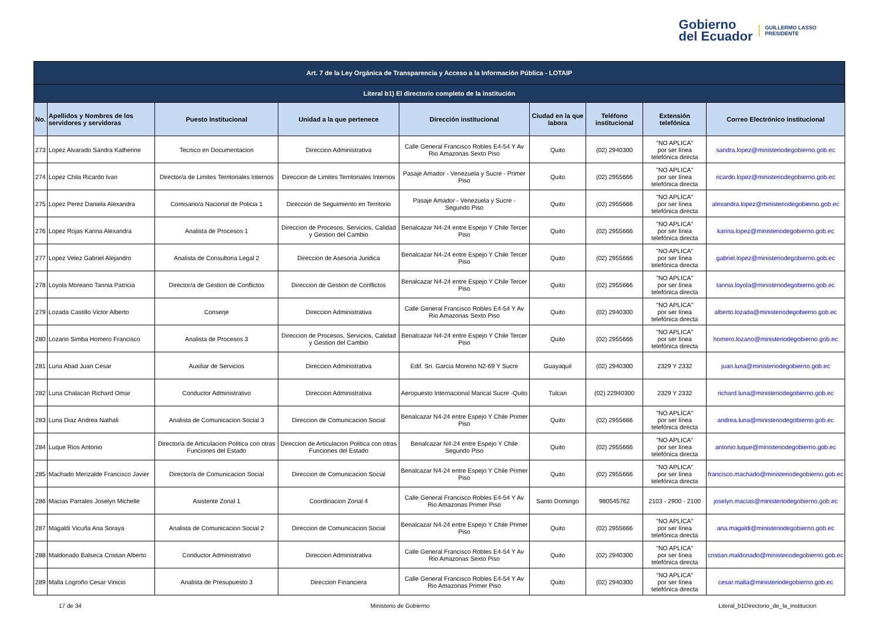Gobierno
del Ecuador
GUILLERMO LASSO
PRESIDENTE
| Art. 7 de la Ley Orgánica de Transparencia y Acceso a la Información Pública - LOTAIP | | | | | | | | |
| --- | --- | --- | --- | --- | --- | --- | --- | --- |
| Literal b1) El directorio completo de la institución | | | | | | | | |
| No. | Apellidos y Nombres de los servidores y servidoras | Puesto Institucional | Unidad a la que pertenece | Dirección institucional | Ciudad en la que labora | Teléfono institucional | Extensión telefónica | Correo Electrónico institucional |
| 273 | Lopez Alvarado Sandra Katherine | Tecnico en Documentacion | Direccion Administrativa | Calle General Francisco Robles E4-54 Y Av Rio Amazonas Sexto Piso | Quito | (02) 2940300 | "NO APLICA" por ser línea telefónica directa | sandra.lopez@ministeriodegobierno.gob.ec |
| 274 | Lopez Chila Ricardo Ivan | Director/a de Limites Territoriales Internos | Direccion de Limites Territoriales Internos | Pasaje Amador - Venezuela y Sucre - Primer Piso | Quito | (02) 2955666 | "NO APLICA" por ser línea telefónica directa | ricardo.lopez@ministeriodegobierno.gob.ec |
| 275 | Lopez Perez Daniela Alexandra | Comisario/a Nacional de Policia 1 | Direccion de Seguimiento en Territorio | Pasaje Amador - Venezuela y Sucre - Segundo Piso | Quito | (02) 2955666 | "NO APLICA" por ser línea telefónica directa | alexandra.lopez@ministeriodegobierno.gob.ec |
| 276 | Lopez Rojas Karina Alexandra | Analista de Procesos 1 | Direccion de Procesos, Servicios, Calidad y Gestion del Cambio | Benalcazar N4-24 entre Espejo Y Chile Tercer Piso | Quito | (02) 2955666 | "NO APLICA" por ser línea telefónica directa | karina.lopez@ministeriodegobierno.gob.ec |
| 277 | Lopez Velez Gabriel Alejandro | Analista de Consultoria Legal 2 | Direccion de Asesoria Juridica | Benalcazar N4-24 entre Espejo Y Chile Tercer Piso | Quito | (02) 2955666 | "NO APLICA" por ser línea telefónica directa | gabriel.lopez@ministeriodegobierno.gob.ec |
| 278 | Loyola Moreano Tannia Patricia | Director/a de Gestion de Conflictos | Direccion de Gestion de Conflictos | Benalcazar N4-24 entre Espejo Y Chile Tercer Piso | Quito | (02) 2955666 | "NO APLICA" por ser línea telefónica directa | tannia.loyola@ministeriodegobierno.gob.ec |
| 279 | Lozada Castillo Victor Alberto | Conserje | Direccion Administrativa | Calle General Francisco Robles E4-54 Y Av Rio Amazonas Sexto Piso | Quito | (02) 2940300 | "NO APLICA" por ser línea telefónica directa | alberto.lozada@ministeriodegobierno.gob.ec |
| 280 | Lozano Simba Homero Francisco | Analista de Procesos 3 | Direccion de Procesos, Servicios, Calidad y Gestion del Cambio | Benalcazar N4-24 entre Espejo Y Chile Tercer Piso | Quito | (02) 2955666 | "NO APLICA" por ser línea telefónica directa | homero.lozano@ministeriodegobierno.gob.ec |
| 281 | Luna Abad Juan Cesar | Auxiliar de Servicios | Direccion Administrativa | Edif. Sri. Garcia Moreno N2-69 Y Sucre | Guayaquil | (02) 2940300 | 2329 Y 2332 | juan.luna@ministeriodegobierno.gob.ec |
| 282 | Luna Chalacan Richard Omar | Conductor Administrativo | Direccion Administrativa | Aeropuesto Internacional Marical Sucre -Quito | Tulcan | (02) 22940300 | 2329 Y 2332 | richard.luna@ministeriodegobierno.gob.ec |
| 283 | Luna Diaz Andrea Nathali | Analista de Comunicacion Social 3 | Direccion de Comunicacion Social | Benalcazar N4-24 entre Espejo Y Chile Primer Piso | Quito | (02) 2955666 | "NO APLICA" por ser línea telefónica directa | andrea.luna@ministeriodegobierno.gob.ec |
| 284 | Luque Rios Antonio | Director/a de Articulacion Politica con otras Funciones del Estado | Direccion de Articulacion Politica con otras Funciones del Estado | Benalcazar N4-24 entre Espejo Y Chile Segundo Piso | Quito | (02) 2955666 | "NO APLICA" por ser línea telefónica directa | antonio.luque@ministeriodegobierno.gob.ec |
| 285 | Machado Merizalde Francisco Javier | Director/a de Comunicacion Social | Direccion de Comunicacion Social | Benalcazar N4-24 entre Espejo Y Chile Primer Piso | Quito | (02) 2955666 | "NO APLICA" por ser línea telefónica directa | francisco.machado@ministeriodegobierno.gob.ec |
| 286 | Macias Parrales Joselyn Michelle | Asistente Zonal 1 | Coordinacion Zonal 4 | Calle General Francisco Robles E4-54 Y Av Rio Amazonas Primer Piso | Santo Domingo | 980545762 | 2103 - 2900 - 2100 | joselyn.macias@ministeriodegobierno.gob.ec |
| 287 | Magaldi Vicuña Ana Soraya | Analista de Comunicacion Social 2 | Direccion de Comunicacion Social | Benalcazar N4-24 entre Espejo Y Chile Primer Piso | Quito | (02) 2955666 | "NO APLICA" por ser línea telefónica directa | ana.magaldi@ministeriodegobierno.gob.ec |
| 288 | Maldonado Balseca Cristian Alberto | Conductor Administrativo | Direccion Administrativa | Calle General Francisco Robles E4-54 Y Av Rio Amazonas Sexto Piso | Quito | (02) 2940300 | "NO APLICA" por ser línea telefónica directa | cristian.maldonado@ministeriodegobierno.gob.ec |
| 289 | Malla Logroño Cesar Vinicio | Analista de Presupuesto 3 | Direccion Financiera | Calle General Francisco Robles E4-54 Y Av Rio Amazonas Primer Piso | Quito | (02) 2940300 | "NO APLICA" por ser línea telefónica directa | cesar.malla@ministeriodegobierno.gob.ec |
17 de 34 Ministerio de Gobierno Literal_b1Directorio_de_la_institucion